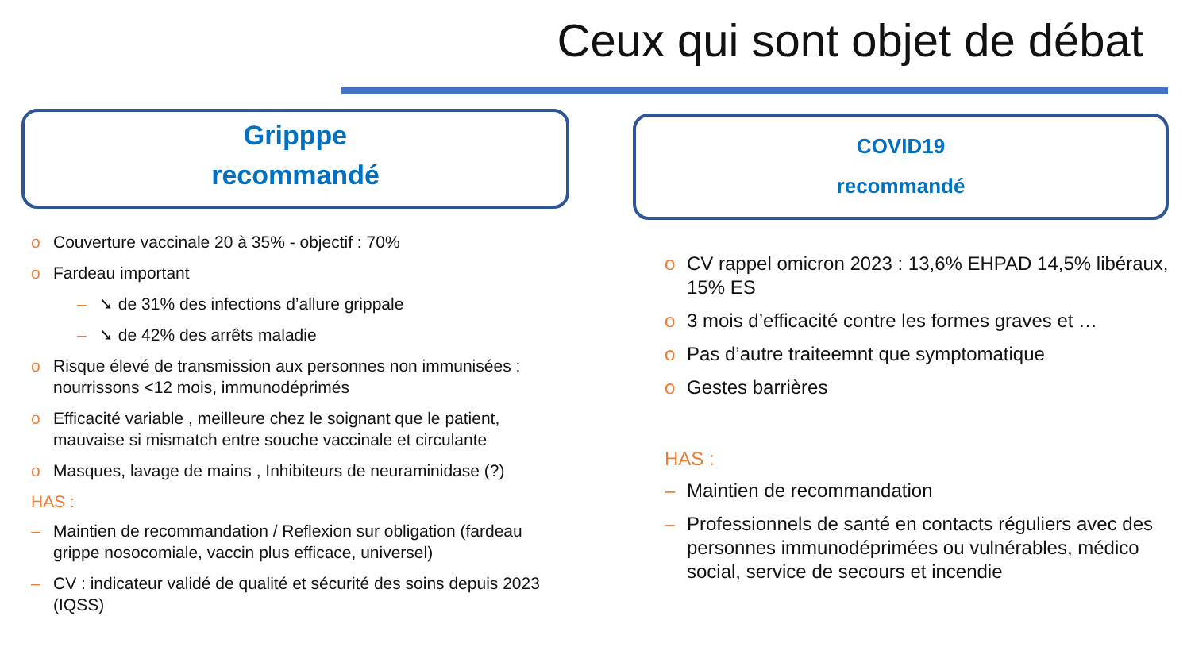Ceux qui sont objet de débat
Gripppe
recommandé
o Couverture vaccinale 20 à 35% - objectif : 70%
o Fardeau important
– ➘ de 31% des infections d’allure grippale
– ➘ de 42% des arrêts maladie
o Risque élevé de transmission aux personnes non immunisées : nourrissons <12 mois, immunodéprimés
o Efficacité variable , meilleure chez le soignant que le patient, mauvaise si mismatch entre souche vaccinale et circulante
o Masques, lavage de mains , Inhibiteurs de neuraminidase (?)
HAS :
– Maintien de recommandation / Reflexion sur obligation (fardeau grippe nosocomiale, vaccin plus efficace, universel)
– CV : indicateur validé de qualité et sécurité des soins depuis 2023 (IQSS)
COVID19
recommandé
o CV rappel omicron 2023 : 13,6% EHPAD 14,5% libéraux, 15% ES
o 3 mois d’efficacité contre les formes graves et …
o Pas d’autre traiteemnt que symptomatique
o Gestes barrières
HAS :
– Maintien de recommandation
– Professionnels de santé en contacts réguliers avec des personnes immunodéprimées ou vulnérables, médico social, service de secours et incendie